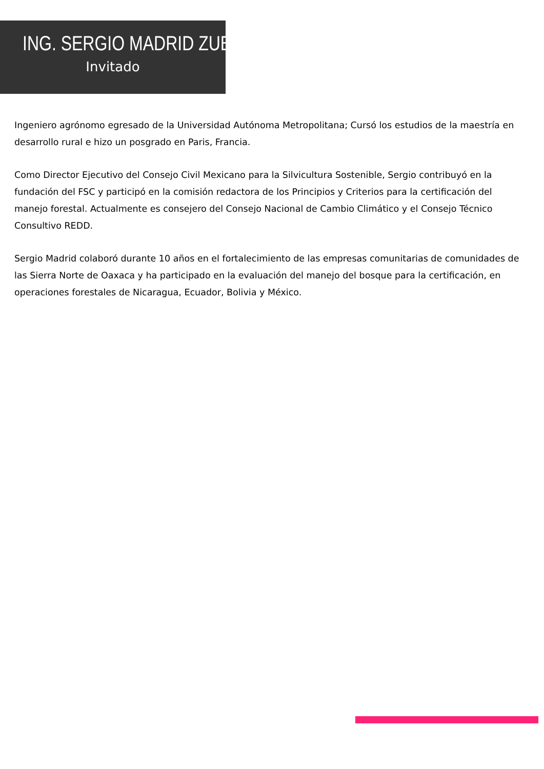ING. SERGIO MADRID ZUBIRAN
Invitado
Ingeniero agrónomo egresado de la Universidad Autónoma Metropolitana; Cursó los estudios de la maestría en desarrollo rural e hizo un posgrado en Paris, Francia.
Como Director Ejecutivo del Consejo Civil Mexicano para la Silvicultura Sostenible, Sergio contribuyó en la fundación del FSC y participó en la comisión redactora de los Principios y Criterios para la certificación del manejo forestal. Actualmente es consejero del Consejo Nacional de Cambio Climático y el Consejo Técnico Consultivo REDD.
Sergio Madrid colaboró durante 10 años en el fortalecimiento de las empresas comunitarias de comunidades de las Sierra Norte de Oaxaca y ha participado en la evaluación del manejo del bosque para la certificación, en operaciones forestales de Nicaragua, Ecuador, Bolivia y México.